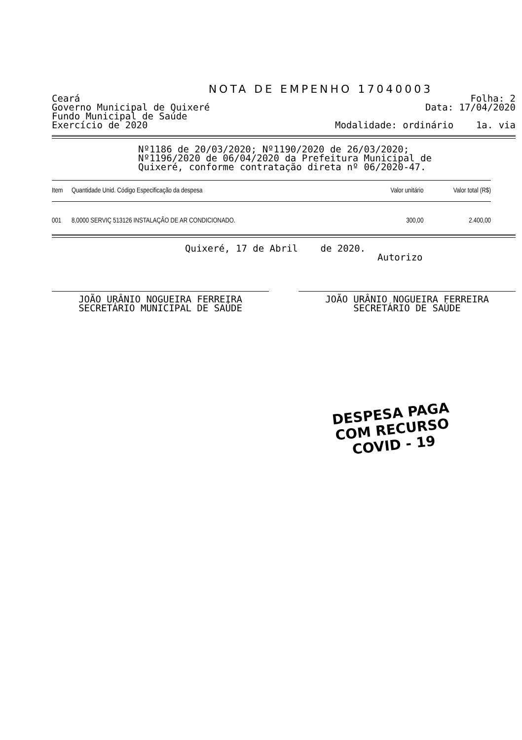NOTA DE EMPENHO 17040003
Ceará Folha: 2
Governo Municipal de Quixeré Data: 17/04/2020
Fundo Municipal de Saúde
Exercício de 2020 Modalidade: ordinário 1a. via
Nº1186 de 20/03/2020; Nº1190/2020 de 26/03/2020; Nº1196/2020 de 06/04/2020 da Prefeitura Municipal de Quixeré, conforme contratação direta nº 06/2020-47.
| Item | Quantidade Unid. Código Especificação da despesa | Valor unitário | Valor total (R$) |
| --- | --- | --- | --- |
| 001 | 8,0000 SERVIÇ 513126 INSTALAÇÃO DE AR CONDICIONADO. | 300,00 | 2.400,00 |
Quixeré, 17 de Abril de 2020.
Autorizo
JOÃO URÂNIO NOGUEIRA FERREIRA
SECRETÁRIO MUNICIPAL DE SAÚDE
JOÃO URÂNIO NOGUEIRA FERREIRA
SECRETÁRIO DE SAÚDE
DESPESA PAGA
COM RECURSO
COVID - 19